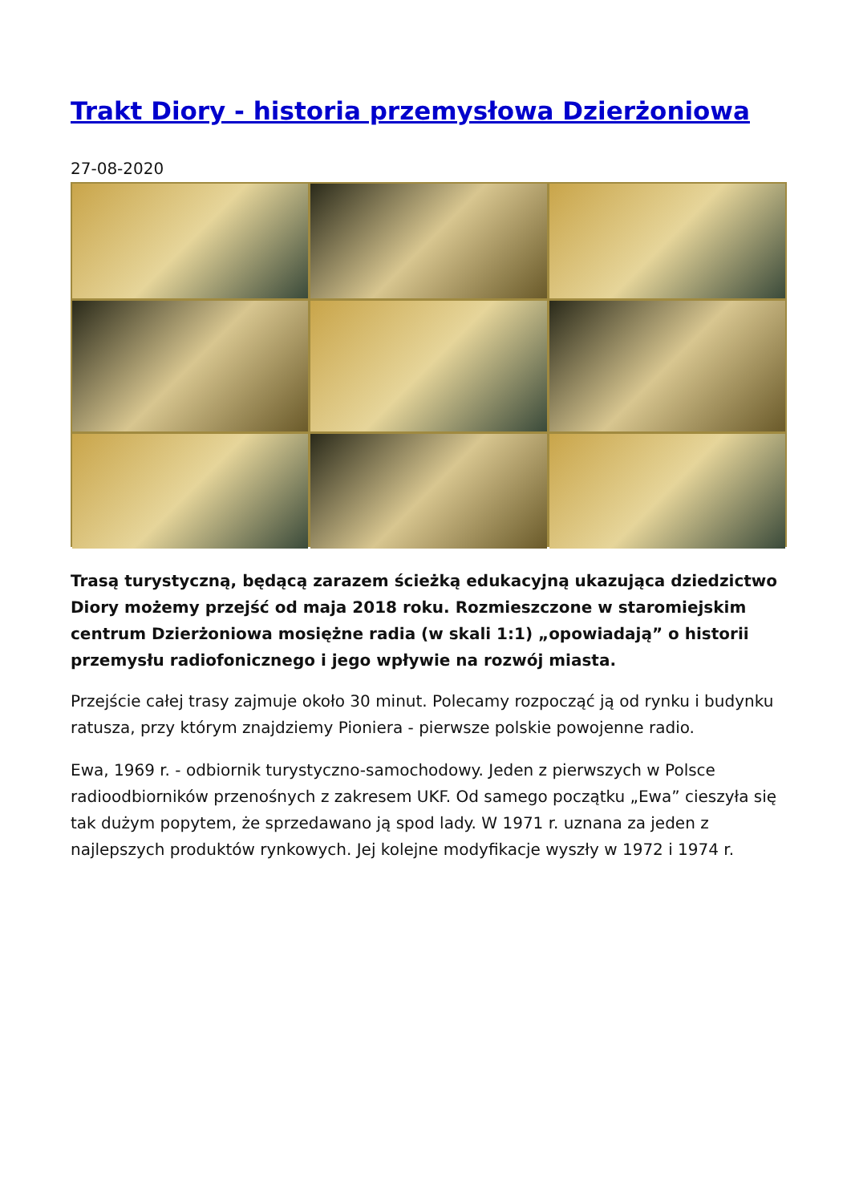Trakt Diory - historia przemysłowa Dzierżoniowa
27-08-2020
Trasą turystyczną, będącą zarazem ścieżką edukacyjną ukazująca dziedzictwo Diory możemy przejść od maja 2018 roku. Rozmieszczone w staromiejskim centrum Dzierżoniowa mosiężne radia (w skali 1:1) „opowiadają” o historii przemysłu radiofonicznego i jego wpływie na rozwój miasta.
Przejście całej trasy zajmuje około 30 minut. Polecamy rozpocząć ją od rynku i budynku ratusza, przy którym znajdziemy Pioniera - pierwsze polskie powojenne radio.
Ewa, 1969 r. - odbiornik turystyczno-samochodowy. Jeden z pierwszych w Polsce radioodbiorników przenośnych z zakresem UKF. Od samego początku „Ewa” cieszyła się tak dużym popytem, że sprzedawano ją spod lady. W 1971 r. uznana za jeden z najlepszych produktów rynkowych. Jej kolejne modyfikacje wyszły w 1972 i 1974 r.